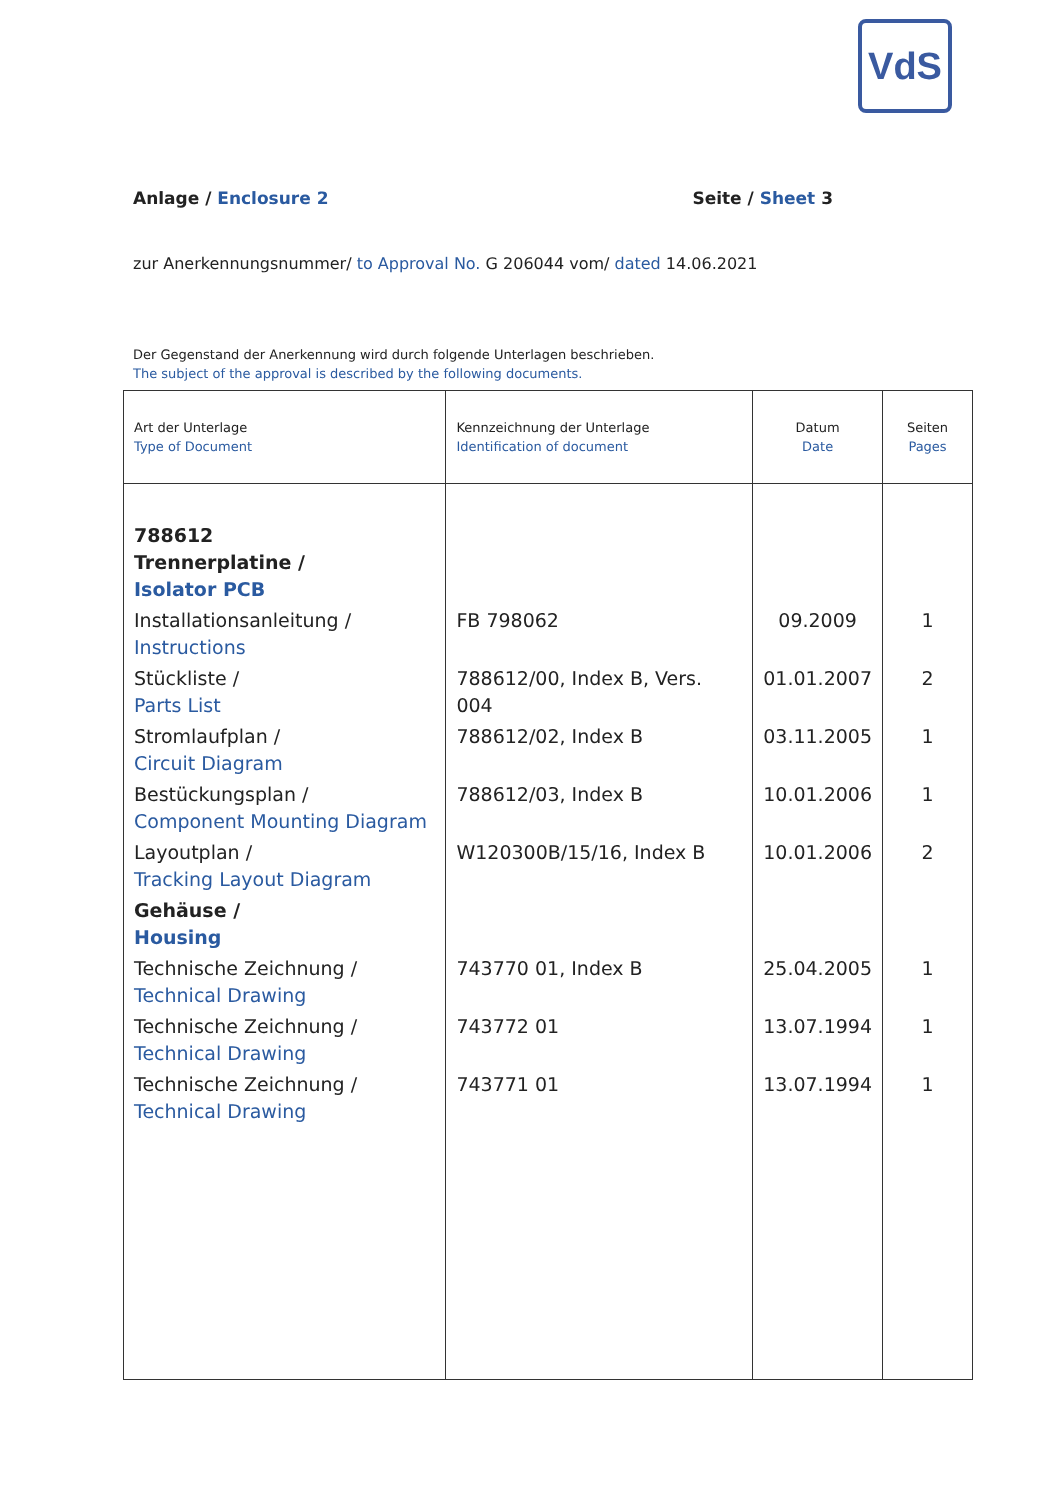VdS
Anlage / Enclosure 2 Seite / Sheet 3
zur Anerkennungsnummer/ to Approval No. G 206044 vom/ dated 14.06.2021
Der Gegenstand der Anerkennung wird durch folgende Unterlagen beschrieben.
The subject of the approval is described by the following documents.
| Art der Unterlage Type of Document | Kennzeichnung der Unterlage Identification of document | Datum Date | Seiten Pages |
| --- | --- | --- | --- |
| 788612 Trennerplatine / Isolator PCB | | | |
| Installationsanleitung / Instructions | FB 798062 | 09.2009 | 1 |
| Stückliste / Parts List | 788612/00, Index B, Vers. 004 | 01.01.2007 | 2 |
| Stromlaufplan / Circuit Diagram | 788612/02, Index B | 03.11.2005 | 1 |
| Bestückungsplan / Component Mounting Diagram | 788612/03, Index B | 10.01.2006 | 1 |
| Layoutplan / Tracking Layout Diagram | W120300B/15/16, Index B | 10.01.2006 | 2 |
| Gehäuse / Housing | | | |
| Technische Zeichnung / Technical Drawing | 743770 01, Index B | 25.04.2005 | 1 |
| Technische Zeichnung / Technical Drawing | 743772 01 | 13.07.1994 | 1 |
| Technische Zeichnung / Technical Drawing | 743771 01 | 13.07.1994 | 1 |